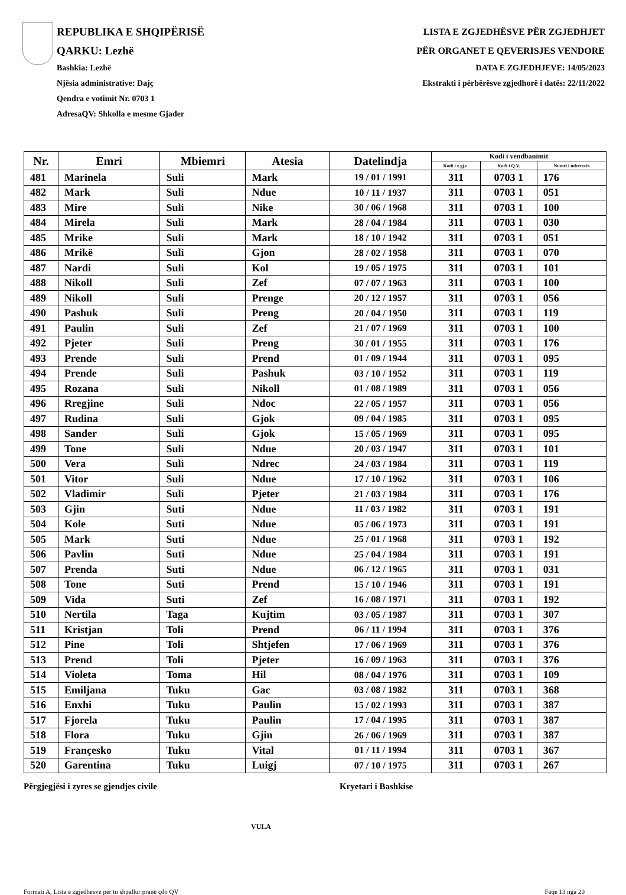REPUBLIKA E SHQIPËRISË
QARKU: Lezhë
Bashkia: Lezhë
Njësia administrative: Dajç
Qendra e votimit Nr. 0703 1
AdresaQV: Shkolla e mesme Gjader
LISTA E ZGJEDHËSVE PËR ZGJEDHJET
PËR ORGANET E QEVERISJES VENDORE
DATA E ZGJEDHJEVE: 14/05/2023
Ekstrakti i përbërësve zgjedhorë i datës: 22/11/2022
| Nr. | Emri | Mbiemri | Atesia | Datelindja | Kodi i vendbanimit | | |
| --- | --- | --- | --- | --- | --- | --- | --- |
| | | | | | Kodi i z.gj.c. | Kodi i Q.V. | Numri i ndertesës |
| 481 | Marinela | Suli | Mark | 19 / 01 / 1991 | 311 | 0703 1 | 176 |
| 482 | Mark | Suli | Ndue | 10 / 11 / 1937 | 311 | 0703 1 | 051 |
| 483 | Mire | Suli | Nike | 30 / 06 / 1968 | 311 | 0703 1 | 100 |
| 484 | Mirela | Suli | Mark | 28 / 04 / 1984 | 311 | 0703 1 | 030 |
| 485 | Mrike | Suli | Mark | 18 / 10 / 1942 | 311 | 0703 1 | 051 |
| 486 | Mrikë | Suli | Gjon | 28 / 02 / 1958 | 311 | 0703 1 | 070 |
| 487 | Nardi | Suli | Kol | 19 / 05 / 1975 | 311 | 0703 1 | 101 |
| 488 | Nikoll | Suli | Zef | 07 / 07 / 1963 | 311 | 0703 1 | 100 |
| 489 | Nikoll | Suli | Prenge | 20 / 12 / 1957 | 311 | 0703 1 | 056 |
| 490 | Pashuk | Suli | Preng | 20 / 04 / 1950 | 311 | 0703 1 | 119 |
| 491 | Paulin | Suli | Zef | 21 / 07 / 1969 | 311 | 0703 1 | 100 |
| 492 | Pjeter | Suli | Preng | 30 / 01 / 1955 | 311 | 0703 1 | 176 |
| 493 | Prende | Suli | Prend | 01 / 09 / 1944 | 311 | 0703 1 | 095 |
| 494 | Prende | Suli | Pashuk | 03 / 10 / 1952 | 311 | 0703 1 | 119 |
| 495 | Rozana | Suli | Nikoll | 01 / 08 / 1989 | 311 | 0703 1 | 056 |
| 496 | Rregjine | Suli | Ndoc | 22 / 05 / 1957 | 311 | 0703 1 | 056 |
| 497 | Rudina | Suli | Gjok | 09 / 04 / 1985 | 311 | 0703 1 | 095 |
| 498 | Sander | Suli | Gjok | 15 / 05 / 1969 | 311 | 0703 1 | 095 |
| 499 | Tone | Suli | Ndue | 20 / 03 / 1947 | 311 | 0703 1 | 101 |
| 500 | Vera | Suli | Ndrec | 24 / 03 / 1984 | 311 | 0703 1 | 119 |
| 501 | Vitor | Suli | Ndue | 17 / 10 / 1962 | 311 | 0703 1 | 106 |
| 502 | Vladimir | Suli | Pjeter | 21 / 03 / 1984 | 311 | 0703 1 | 176 |
| 503 | Gjin | Suti | Ndue | 11 / 03 / 1982 | 311 | 0703 1 | 191 |
| 504 | Kole | Suti | Ndue | 05 / 06 / 1973 | 311 | 0703 1 | 191 |
| 505 | Mark | Suti | Ndue | 25 / 01 / 1968 | 311 | 0703 1 | 192 |
| 506 | Pavlin | Suti | Ndue | 25 / 04 / 1984 | 311 | 0703 1 | 191 |
| 507 | Prenda | Suti | Ndue | 06 / 12 / 1965 | 311 | 0703 1 | 031 |
| 508 | Tone | Suti | Prend | 15 / 10 / 1946 | 311 | 0703 1 | 191 |
| 509 | Vida | Suti | Zef | 16 / 08 / 1971 | 311 | 0703 1 | 192 |
| 510 | Nertila | Taga | Kujtim | 03 / 05 / 1987 | 311 | 0703 1 | 307 |
| 511 | Kristjan | Toli | Prend | 06 / 11 / 1994 | 311 | 0703 1 | 376 |
| 512 | Pine | Toli | Shtjefen | 17 / 06 / 1969 | 311 | 0703 1 | 376 |
| 513 | Prend | Toli | Pjeter | 16 / 09 / 1963 | 311 | 0703 1 | 376 |
| 514 | Violeta | Toma | Hil | 08 / 04 / 1976 | 311 | 0703 1 | 109 |
| 515 | Emiljana | Tuku | Gac | 03 / 08 / 1982 | 311 | 0703 1 | 368 |
| 516 | Enxhi | Tuku | Paulin | 15 / 02 / 1993 | 311 | 0703 1 | 387 |
| 517 | Fjorela | Tuku | Paulin | 17 / 04 / 1995 | 311 | 0703 1 | 387 |
| 518 | Flora | Tuku | Gjin | 26 / 06 / 1969 | 311 | 0703 1 | 387 |
| 519 | Françesko | Tuku | Vital | 01 / 11 / 1994 | 311 | 0703 1 | 367 |
| 520 | Garentina | Tuku | Luigj | 07 / 10 / 1975 | 311 | 0703 1 | 267 |
Përgjegjësi i zyres se gjendjes civile Kryetari i Bashkise
VULA
Formati A, Lista e zgjedhesve për tu shpallur pranë çdo QV Faqe 13 nga 20